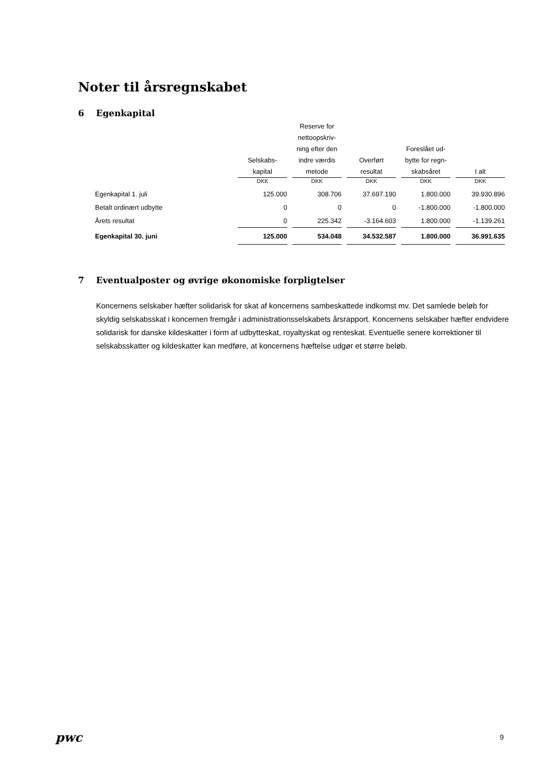Noter til årsregnskabet
6 Egenkapital
| | Selskabs- kapital | Reserve for nettoopskriv- ning efter den indre værdis metode | Overført resultat | Foreslået ud- bytte for regn- skabsåret | I alt |
| --- | --- | --- | --- | --- | --- |
| | DKK | DKK | DKK | DKK | DKK |
| Egenkapital 1. juli | 125.000 | 308.706 | 37.697.190 | 1.800.000 | 39.930.896 |
| Betalt ordinært udbytte | 0 | 0 | 0 | -1.800.000 | -1.800.000 |
| Årets resultat | 0 | 225.342 | -3.164.603 | 1.800.000 | -1.139.261 |
| Egenkapital 30. juni | 125.000 | 534.048 | 34.532.587 | 1.800.000 | 36.991.635 |
7 Eventualposter og øvrige økonomiske forpligtelser
Koncernens selskaber hæfter solidarisk for skat af koncernens sambeskattede indkomst mv. Det samlede beløb for skyldig selskabsskat i koncernen fremgår i administrationsselskabets årsrapport. Koncernens selskaber hæfter endvidere solidarisk for danske kildeskatter i form af udbytteskat, royaltyskat og renteskat. Eventuelle senere korrektioner til selskabsskatter og kildeskatter kan medføre, at koncernens hæftelse udgør et større beløb.
pwc 9